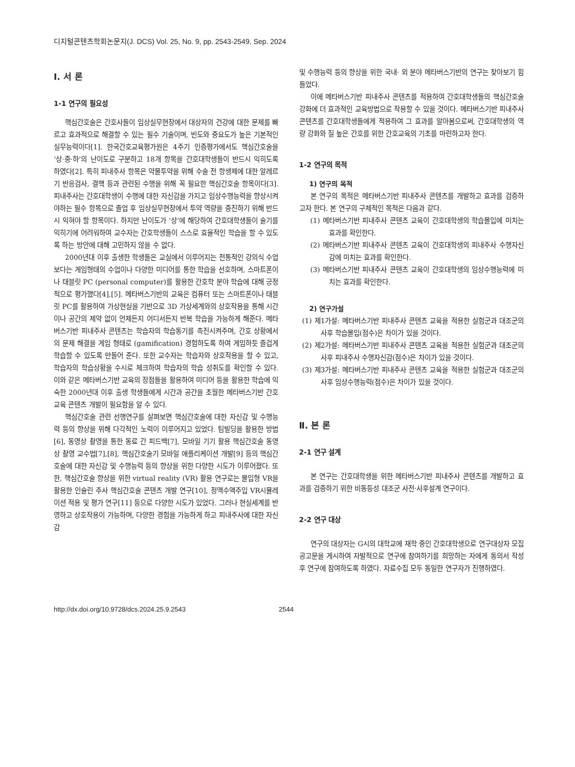디지털콘텐츠학회논문지(J. DCS) Vol. 25, No. 9, pp. 2543-2549, Sep. 2024
Ⅰ. 서 론
1-1 연구의 필요성
핵심간호술은 간호사들이 임상실무현장에서 대상자의 건강에 대한 문제를 빠르고 효과적으로 해결할 수 있는 필수 기술이며, 빈도와 중요도가 높은 기본적인 실무능력이다[1]. 한국간호교육평가원은 4주기 인증평가에서도 핵심간호술을 ‘상·중·하’의 난이도로 구분하고 18개 항목을 간호대학생들이 반드시 익히도록 하였다[2]. 특히 피내주사 항목은 약물투약을 위해 수술 전 항생제에 대한 알레르기 반응검사, 결핵 등과 관련된 수행을 위해 꼭 필요한 핵심간호술 항목이다[3]. 피내주사는 간호대학생이 수행에 대한 자신감을 가지고 임상수행능력을 향상시켜야하는 필수 항목으로 졸업 후 임상실무현장에서 투약 역량을 증진하기 위해 반드시 익혀야 할 항목이다. 하지만 난이도가 ‘상’에 해당하여 간호대학생들이 술기를 익히기에 어려워하여 교수자는 간호학생들이 스스로 효율적인 학습을 할 수 있도록 하는 방안에 대해 고민하지 않을 수 없다.
2000년대 이후 출생한 학생들은 교실에서 이루어지는 전통적인 강의식 수업보다는 게임형태의 수업이나 다양한 미디어를 통한 학습을 선호하며, 스마트폰이나 태블릿 PC (personal computer)를 활용한 간호학 분야 학습에 대해 긍정적으로 평가했다[4],[5]. 메타버스기반의 교육은 컴퓨터 또는 스마트폰이나 태블릿 PC를 활용하여 가상현실을 기반으로 3D 가상세계와의 상호작용을 통해 시간이나 공간의 제약 없이 언제든지 어디서든지 반복 학습을 가능하게 해준다. 메타버스기반 피내주사 콘텐츠는 학습자의 학습동기를 촉진시켜주며, 간호 상황에서의 문제 해결을 게임 형태로 (gamification) 경험하도록 하여 게임하듯 즐겁게 학습할 수 있도록 만들어 준다. 또한 교수자는 학습자와 상호작용을 할 수 있고, 학습자의 학습상황을 수시로 체크하여 학습자의 학습 성취도를 확인할 수 있다. 이와 같은 메타버스기반 교육의 장점들을 활용하여 미디어 등을 활용한 학습에 익숙한 2000년대 이후 출생 학생들에게 시간과 공간을 초월한 메타버스기반 간호교육 콘텐츠 개발이 필요함을 알 수 있다.
핵심간호술 관련 선행연구를 살펴보면 핵심간호술에 대한 자신감 및 수행능력 등의 향상을 위해 다각적인 노력이 이루어지고 있었다. 팀빌딩을 활용한 방법[6], 동영상 촬영을 통한 동료 간 피드백[7], 모바일 기기 활용 핵심간호술 동영상 촬영 교수법[7],[8], 핵심간호술기 모바일 애플리케이션 개발[9] 등의 핵심간호술에 대한 자신감 및 수행능력 등의 향상을 위한 다양한 시도가 이루어졌다. 또한, 핵심간호술 향상을 위한 virtual reality (VR) 활용 연구로는 몰입형 VR을 활용한 인슐린 주사 핵심간호술 콘텐츠 개발 연구[10], 정맥수액주입 VR시뮬레이션 적용 및 평가 연구[11] 등으로 다양한 시도가 있었다. 그러나 현실세계를 반영하고 상호작용이 가능하며, 다양한 경험을 가능하게 하고 피내주사에 대한 자신감
및 수행능력 등의 향상을 위한 국내· 외 분야 메타버스기반의 연구는 찾아보기 힘들었다.
이에 메타버스기반 피내주사 콘텐츠를 적용하여 간호대학생들의 핵심간호술 강화에 더 효과적인 교육방법으로 작용할 수 있을 것이다. 메타버스기반 피내주사 콘텐츠를 간호대학생들에게 적용하여 그 효과를 알아봄으로써, 간호대학생의 역량 강화와 질 높은 간호를 위한 간호교육의 기초를 마련하고자 한다.
1-2 연구의 목적
1) 연구의 목적
본 연구의 목적은 메타버스기반 피내주사 콘텐츠를 개발하고 효과를 검증하고자 한다. 본 연구의 구체적인 목적은 다음과 같다.
(1) 메타버스기반 피내주사 콘텐츠 교육이 간호대학생의 학습몰입에 미치는 효과를 확인한다.
(2) 메타버스기반 피내주사 콘텐츠 교육이 간호대학생의 피내주사 수행자신감에 미치는 효과를 확인한다.
(3) 메타버스기반 피내주사 콘텐츠 교육이 간호대학생의 임상수행능력에 미치는 효과를 확인한다.
2) 연구가설
(1) 제1가설: 메타버스기반 피내주사 콘텐츠 교육을 적용한 실험군과 대조군의 사후 학습몰입(점수)은 차이가 있을 것이다.
(2) 제2가설: 메타버스기반 피내주사 콘텐츠 교육을 적용한 실험군과 대조군의 사후 피내주사 수행자신감(점수)은 차이가 있을 것이다.
(3) 제3가설: 메타버스기반 피내주사 콘텐츠 교육을 적용한 실험군과 대조군의 사후 임상수행능력(점수)은 차이가 있을 것이다.
Ⅱ. 본 론
2-1 연구 설계
본 연구는 간호대학생을 위한 메타버스기반 피내주사 콘텐츠를 개발하고 효과를 검증하기 위한 비동등성 대조군 사전·사후설계 연구이다.
2-2 연구 대상
연구의 대상자는 G시의 대학교에 재학 중인 간호대학생으로 연구대상자 모집 공고문을 게시하여 자발적으로 연구에 참여하기를 희망하는 자에게 동의서 작성 후 연구에 참여하도록 하였다. 자료수집 모두 동일한 연구자가 진행하였다.
http://dx.doi.org/10.9728/dcs.2024.25.9.2543 2544